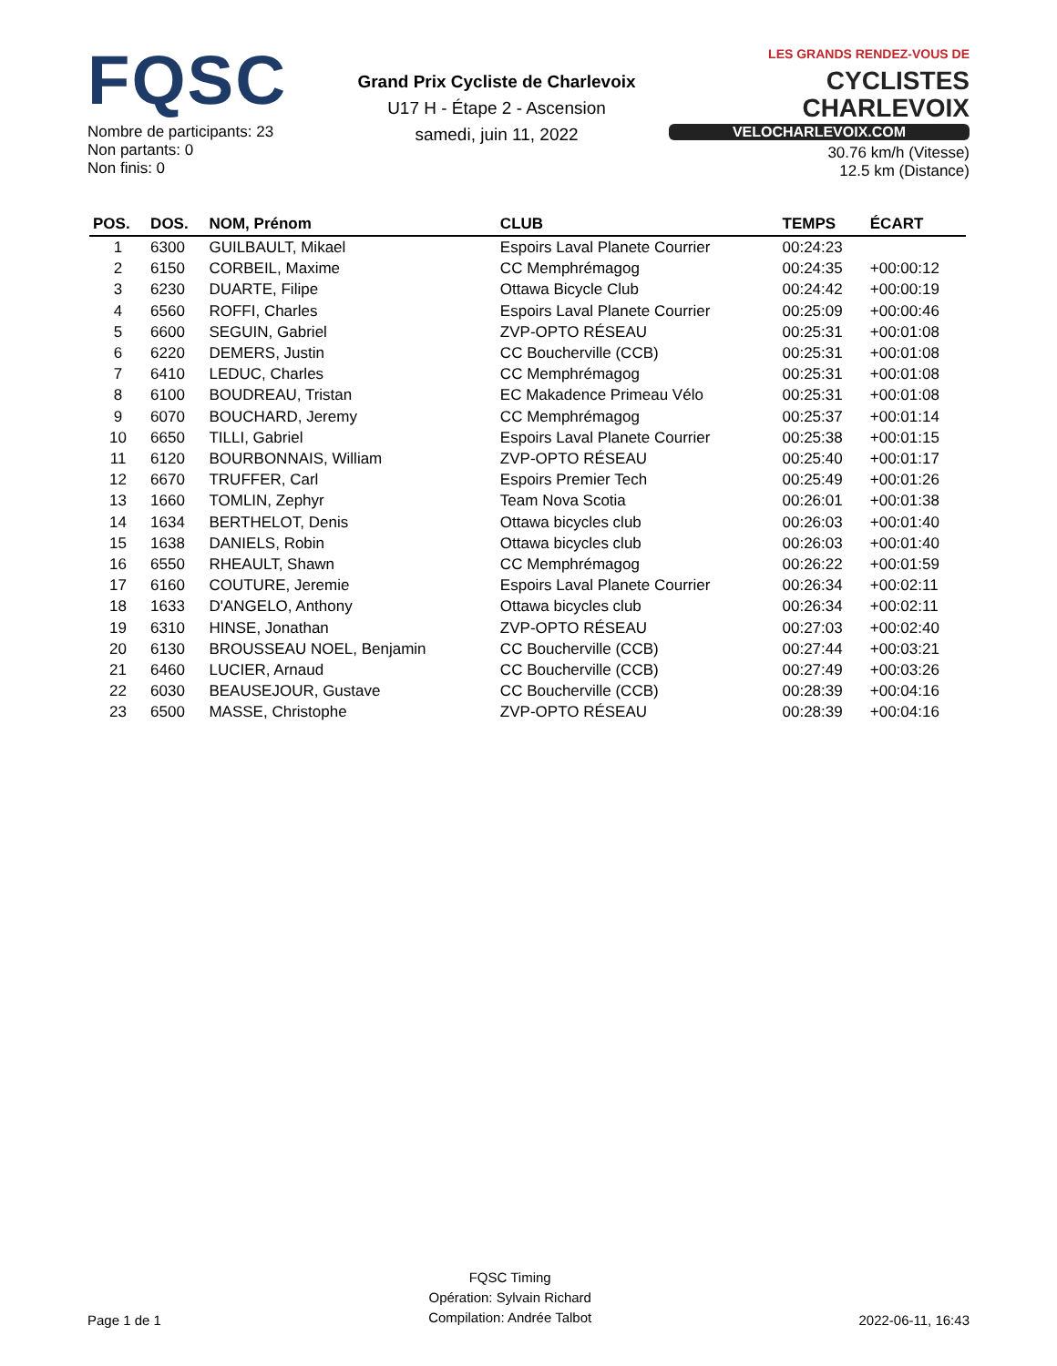FQSC
Nombre de participants: 23
Non partants: 0
Non finis: 0
Grand Prix Cycliste de Charlevoix
U17 H - Étape 2 - Ascension
samedi, juin 11, 2022
LES GRANDS RENDEZ-VOUS DE CYCLISTES
CHARLEVOIX
VELOCHARLEVOIX.COM
30.76 km/h (Vitesse)
12.5 km (Distance)
| POS. | DOS. | NOM, Prénom | CLUB | TEMPS | ÉCART |
| --- | --- | --- | --- | --- | --- |
| 1 | 6300 | GUILBAULT, Mikael | Espoirs Laval Planete Courrier | 00:24:23 | |
| 2 | 6150 | CORBEIL, Maxime | CC Memphrémagog | 00:24:35 | +00:00:12 |
| 3 | 6230 | DUARTE, Filipe | Ottawa Bicycle Club | 00:24:42 | +00:00:19 |
| 4 | 6560 | ROFFI, Charles | Espoirs Laval Planete Courrier | 00:25:09 | +00:00:46 |
| 5 | 6600 | SEGUIN, Gabriel | ZVP-OPTO RÉSEAU | 00:25:31 | +00:01:08 |
| 6 | 6220 | DEMERS, Justin | CC Boucherville (CCB) | 00:25:31 | +00:01:08 |
| 7 | 6410 | LEDUC, Charles | CC Memphrémagog | 00:25:31 | +00:01:08 |
| 8 | 6100 | BOUDREAU, Tristan | EC Makadence Primeau Vélo | 00:25:31 | +00:01:08 |
| 9 | 6070 | BOUCHARD, Jeremy | CC Memphrémagog | 00:25:37 | +00:01:14 |
| 10 | 6650 | TILLI, Gabriel | Espoirs Laval Planete Courrier | 00:25:38 | +00:01:15 |
| 11 | 6120 | BOURBONNAIS, William | ZVP-OPTO RÉSEAU | 00:25:40 | +00:01:17 |
| 12 | 6670 | TRUFFER, Carl | Espoirs Premier Tech | 00:25:49 | +00:01:26 |
| 13 | 1660 | TOMLIN, Zephyr | Team Nova Scotia | 00:26:01 | +00:01:38 |
| 14 | 1634 | BERTHELOT, Denis | Ottawa bicycles club | 00:26:03 | +00:01:40 |
| 15 | 1638 | DANIELS, Robin | Ottawa bicycles club | 00:26:03 | +00:01:40 |
| 16 | 6550 | RHEAULT, Shawn | CC Memphrémagog | 00:26:22 | +00:01:59 |
| 17 | 6160 | COUTURE, Jeremie | Espoirs Laval Planete Courrier | 00:26:34 | +00:02:11 |
| 18 | 1633 | D'ANGELO, Anthony | Ottawa bicycles club | 00:26:34 | +00:02:11 |
| 19 | 6310 | HINSE, Jonathan | ZVP-OPTO RÉSEAU | 00:27:03 | +00:02:40 |
| 20 | 6130 | BROUSSEAU NOEL, Benjamin | CC Boucherville (CCB) | 00:27:44 | +00:03:21 |
| 21 | 6460 | LUCIER, Arnaud | CC Boucherville (CCB) | 00:27:49 | +00:03:26 |
| 22 | 6030 | BEAUSEJOUR, Gustave | CC Boucherville (CCB) | 00:28:39 | +00:04:16 |
| 23 | 6500 | MASSE, Christophe | ZVP-OPTO RÉSEAU | 00:28:39 | +00:04:16 |
Page 1 de 1
FQSC Timing
Opération: Sylvain Richard
Compilation: Andrée Talbot
2022-06-11, 16:43